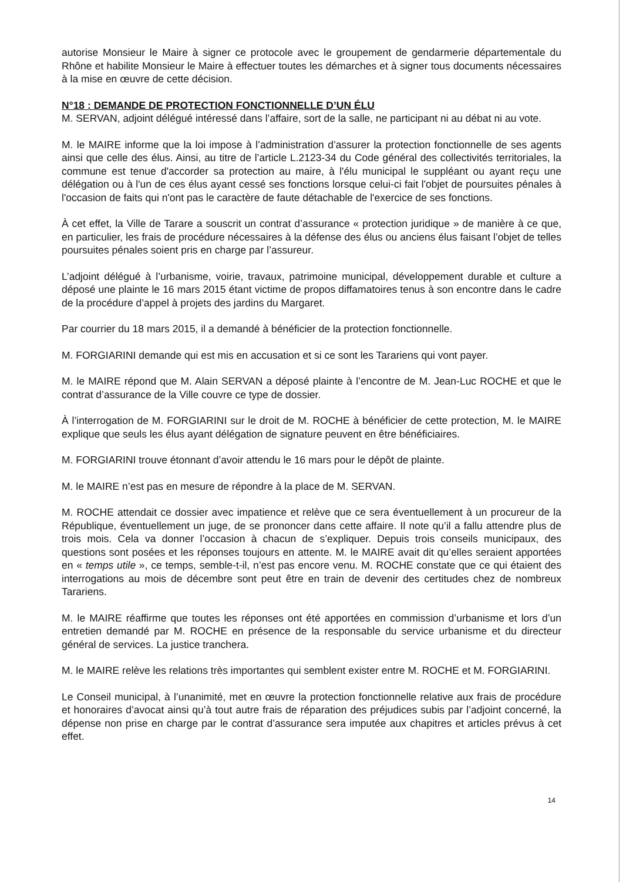autorise Monsieur le Maire à signer ce protocole avec le groupement de gendarmerie départementale du Rhône et habilite Monsieur le Maire à effectuer toutes les démarches et à signer tous documents nécessaires à la mise en œuvre de cette décision.
N°18 : DEMANDE DE PROTECTION FONCTIONNELLE D’UN ÉLU
M. SERVAN, adjoint délégué intéressé dans l’affaire, sort de la salle, ne participant ni au débat ni au vote.
M. le MAIRE informe que la loi impose à l’administration d’assurer la protection fonctionnelle de ses agents ainsi que celle des élus. Ainsi, au titre de l’article L.2123-34 du Code général des collectivités territoriales, la commune est tenue d'accorder sa protection au maire, à l'élu municipal le suppléant ou ayant reçu une délégation ou à l'un de ces élus ayant cessé ses fonctions lorsque celui-ci fait l'objet de poursuites pénales à l'occasion de faits qui n'ont pas le caractère de faute détachable de l'exercice de ses fonctions.
À cet effet, la Ville de Tarare a souscrit un contrat d’assurance « protection juridique » de manière à ce que, en particulier, les frais de procédure nécessaires à la défense des élus ou anciens élus faisant l’objet de telles poursuites pénales soient pris en charge par l’assureur.
L’adjoint délégué à l’urbanisme, voirie, travaux, patrimoine municipal, développement durable et culture a déposé une plainte le 16 mars 2015 étant victime de propos diffamatoires tenus à son encontre dans le cadre de la procédure d’appel à projets des jardins du Margaret.
Par courrier du 18 mars 2015, il a demandé à bénéficier de la protection fonctionnelle.
M. FORGIARINI demande qui est mis en accusation et si ce sont les Tarariens qui vont payer.
M. le MAIRE répond que M. Alain SERVAN a déposé plainte à l’encontre de M. Jean-Luc ROCHE et que le contrat d’assurance de la Ville couvre ce type de dossier.
À l’interrogation de M. FORGIARINI sur le droit de M. ROCHE à bénéficier de cette protection, M. le MAIRE explique que seuls les élus ayant délégation de signature peuvent en être bénéficiaires.
M. FORGIARINI trouve étonnant d’avoir attendu le 16 mars pour le dépôt de plainte.
M. le MAIRE n’est pas en mesure de répondre à la place de M. SERVAN.
M. ROCHE attendait ce dossier avec impatience et relève que ce sera éventuellement à un procureur de la République, éventuellement un juge, de se prononcer dans cette affaire. Il note qu’il a fallu attendre plus de trois mois. Cela va donner l’occasion à chacun de s’expliquer. Depuis trois conseils municipaux, des questions sont posées et les réponses toujours en attente. M. le MAIRE avait dit qu’elles seraient apportées en « temps utile », ce temps, semble-t-il, n’est pas encore venu. M. ROCHE constate que ce qui étaient des interrogations au mois de décembre sont peut être en train de devenir des certitudes chez de nombreux Tarariens.
M. le MAIRE réaffirme que toutes les réponses ont été apportées en commission d’urbanisme et lors d’un entretien demandé par M. ROCHE en présence de la responsable du service urbanisme et du directeur général de services. La justice tranchera.
M. le MAIRE relève les relations très importantes qui semblent exister entre M. ROCHE et M. FORGIARINI.
Le Conseil municipal, à l’unanimité, met en œuvre la protection fonctionnelle relative aux frais de procédure et honoraires d’avocat ainsi qu’à tout autre frais de réparation des préjudices subis par l’adjoint concerné, la dépense non prise en charge par le contrat d’assurance sera imputée aux chapitres et articles prévus à cet effet.
14